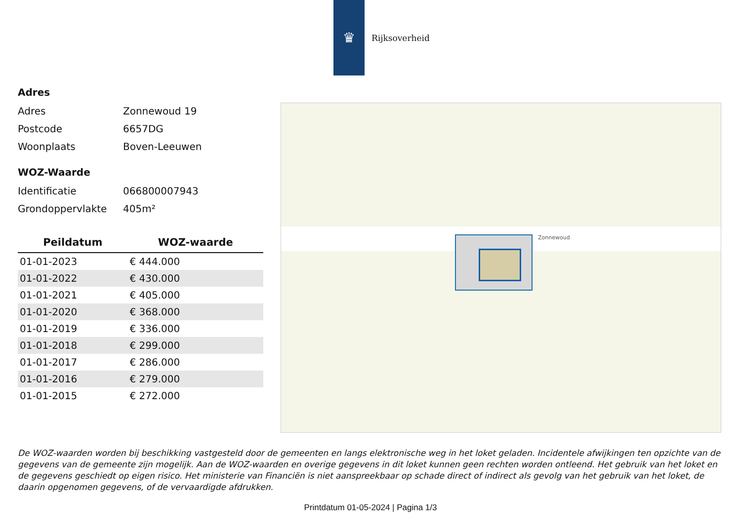♛
Rijksoverheid
Adres
Adres Zonnewoud 19
Postcode 6657DG
Woonplaats Boven-Leeuwen
WOZ-Waarde
Identificatie 066800007943
Grondoppervlakte 405m²
| Peildatum | WOZ-waarde |
| --- | --- |
| 01-01-2023 | € 444.000 |
| 01-01-2022 | € 430.000 |
| 01-01-2021 | € 405.000 |
| 01-01-2020 | € 368.000 |
| 01-01-2019 | € 336.000 |
| 01-01-2018 | € 299.000 |
| 01-01-2017 | € 286.000 |
| 01-01-2016 | € 279.000 |
| 01-01-2015 | € 272.000 |
Zonnewoud
De WOZ-waarden worden bij beschikking vastgesteld door de gemeenten en langs elektronische weg in het loket geladen. Incidentele afwijkingen ten opzichte van de gegevens van de gemeente zijn mogelijk. Aan de WOZ-waarden en overige gegevens in dit loket kunnen geen rechten worden ontleend. Het gebruik van het loket en de gegevens geschiedt op eigen risico. Het ministerie van Financiën is niet aanspreekbaar op schade direct of indirect als gevolg van het gebruik van het loket, de daarin opgenomen gegevens, of de vervaardigde afdrukken.
Printdatum 01-05-2024 | Pagina 1/3